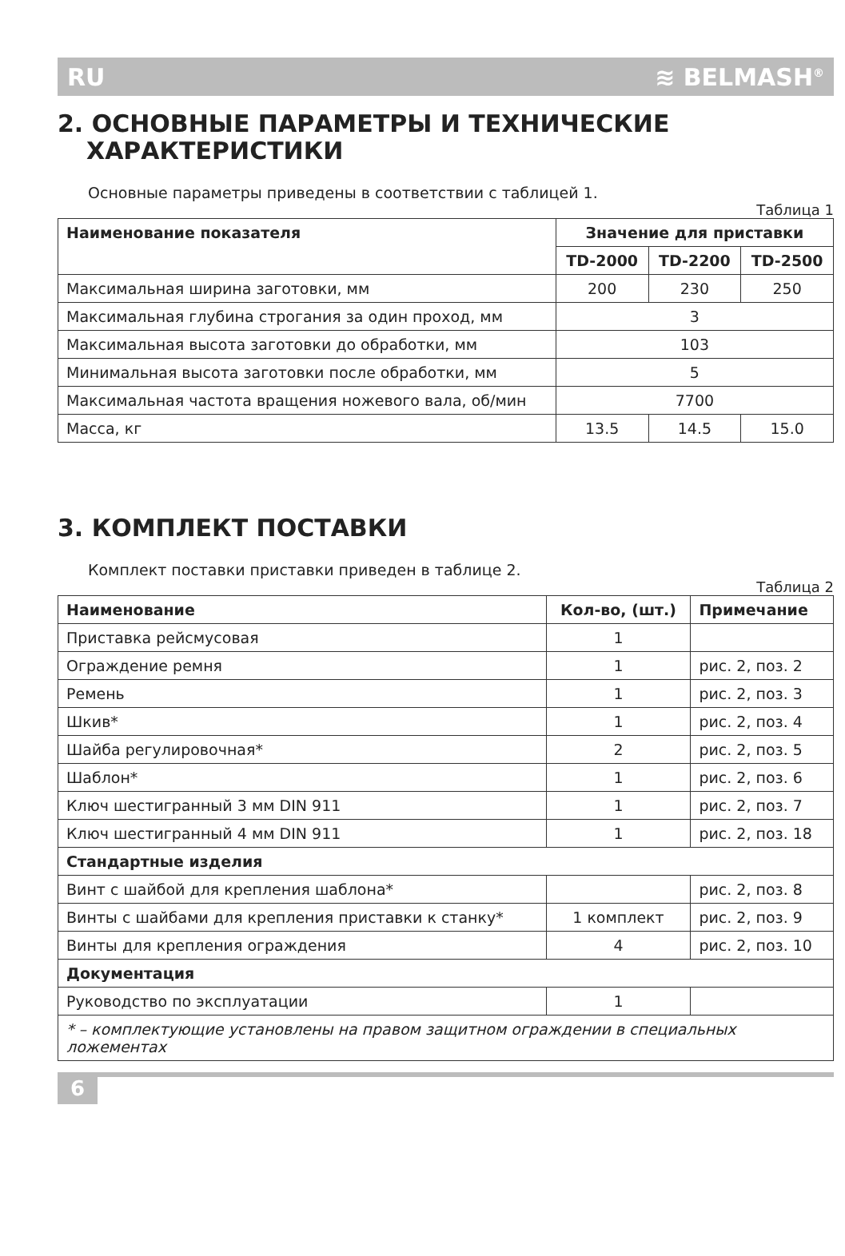RU ≋ BELMASH<sup>®</sup>
2. ОСНОВНЫЕ ПАРАМЕТРЫ И ТЕХНИЧЕСКИЕ
ХАРАКТЕРИСТИКИ
Основные параметры приведены в соответствии с таблицей 1.
Таблица 1
| Наименование показателя | Значение для приставки | | |
| --- | --- | --- | --- |
| | TD-2000 | TD-2200 | TD-2500 |
| Максимальная ширина заготовки, мм | 200 | 230 | 250 |
| Максимальная глубина строгания за один проход, мм | 3 | | |
| Максимальная высота заготовки до обработки, мм | 103 | | |
| Минимальная высота заготовки после обработки, мм | 5 | | |
| Максимальная частота вращения ножевого вала, об/мин | 7700 | | |
| Масса, кг | 13.5 | 14.5 | 15.0 |
3. КОМПЛЕКТ ПОСТАВКИ
Комплект поставки приставки приведен в таблице 2.
Таблица 2
| Наименование | Кол-во, (шт.) | Примечание |
| --- | --- | --- |
| Приставка рейсмусовая | 1 | |
| Ограждение ремня | 1 | рис. 2, поз. 2 |
| Ремень | 1 | рис. 2, поз. 3 |
| Шкив* | 1 | рис. 2, поз. 4 |
| Шайба регулировочная* | 2 | рис. 2, поз. 5 |
| Шаблон* | 1 | рис. 2, поз. 6 |
| Ключ шестигранный 3 мм DIN 911 | 1 | рис. 2, поз. 7 |
| Ключ шестигранный 4 мм DIN 911 | 1 | рис. 2, поз. 18 |
| Стандартные изделия | | |
| Винт с шайбой для крепления шаблона* | | рис. 2, поз. 8 |
| Винты с шайбами для крепления приставки к станку* | 1 комплект | рис. 2, поз. 9 |
| Винты для крепления ограждения | 4 | рис. 2, поз. 10 |
| Документация | | |
| Руководство по эксплуатации | 1 | |
| * – комплектующие установлены на правом защитном ограждении в специальных ложементах | | |
6